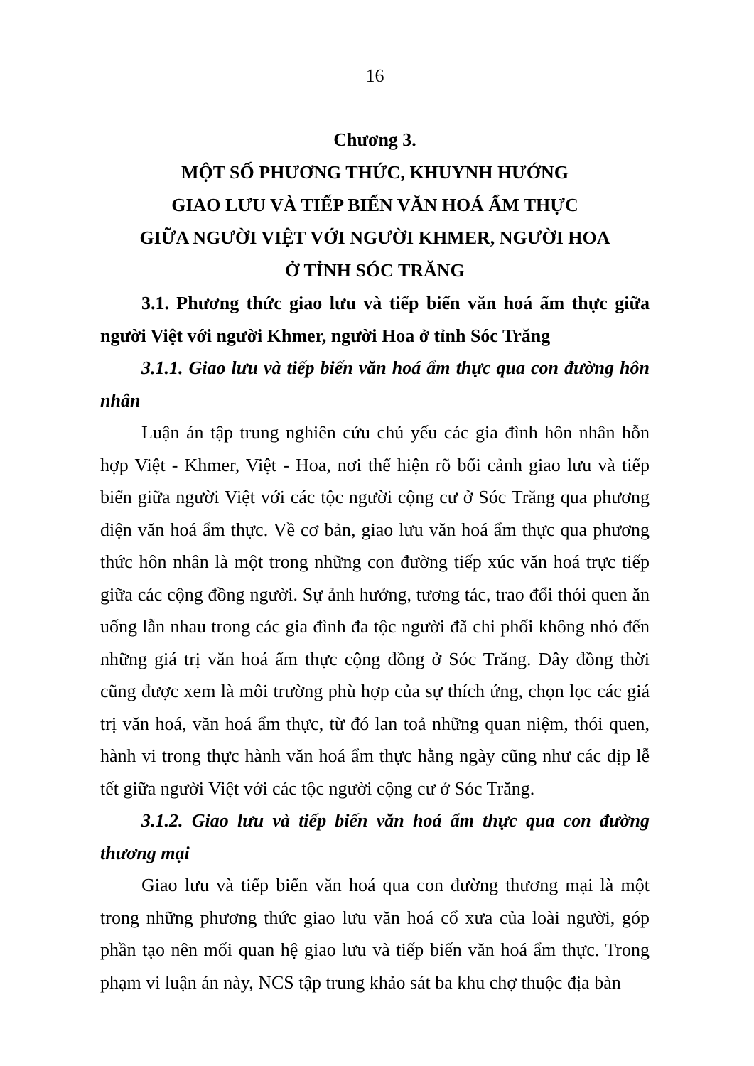16
Chương 3.
MỘT SỐ PHƯƠNG THỨC, KHUYNH HƯỚNG
GIAO LƯU VÀ TIẾP BIẾN VĂN HOÁ ẨM THỰC
GIỮA NGƯỜI VIỆT VỚI NGƯỜI KHMER, NGƯỜI HOA
Ở TỈNH SÓC TRĂNG
3.1. Phương thức giao lưu và tiếp biến văn hoá ẩm thực giữa người Việt với người Khmer, người Hoa ở tỉnh Sóc Trăng
3.1.1. Giao lưu và tiếp biến văn hoá ẩm thực qua con đường hôn nhân
Luận án tập trung nghiên cứu chủ yếu các gia đình hôn nhân hỗn hợp Việt - Khmer, Việt - Hoa, nơi thể hiện rõ bối cảnh giao lưu và tiếp biến giữa người Việt với các tộc người cộng cư ở Sóc Trăng qua phương diện văn hoá ẩm thực. Về cơ bản, giao lưu văn hoá ẩm thực qua phương thức hôn nhân là một trong những con đường tiếp xúc văn hoá trực tiếp giữa các cộng đồng người. Sự ảnh hưởng, tương tác, trao đổi thói quen ăn uống lẫn nhau trong các gia đình đa tộc người đã chi phối không nhỏ đến những giá trị văn hoá ẩm thực cộng đồng ở Sóc Trăng. Đây đồng thời cũng được xem là môi trường phù hợp của sự thích ứng, chọn lọc các giá trị văn hoá, văn hoá ẩm thực, từ đó lan toả những quan niệm, thói quen, hành vi trong thực hành văn hoá ẩm thực hằng ngày cũng như các dịp lễ tết giữa người Việt với các tộc người cộng cư ở Sóc Trăng.
3.1.2. Giao lưu và tiếp biến văn hoá ẩm thực qua con đường thương mại
Giao lưu và tiếp biến văn hoá qua con đường thương mại là một trong những phương thức giao lưu văn hoá cổ xưa của loài người, góp phần tạo nên mối quan hệ giao lưu và tiếp biến văn hoá ẩm thực. Trong phạm vi luận án này, NCS tập trung khảo sát ba khu chợ thuộc địa bàn